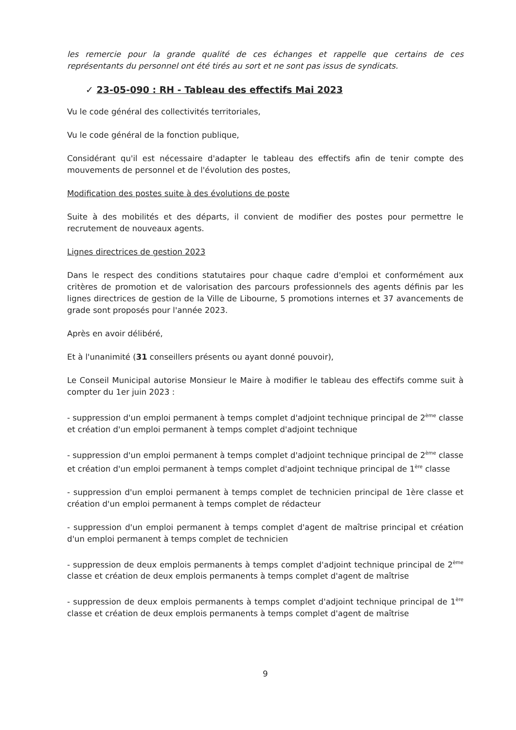les remercie pour la grande qualité de ces échanges et rappelle que certains de ces représentants du personnel ont été tirés au sort et ne sont pas issus de syndicats.
✓ 23-05-090 : RH - Tableau des effectifs Mai 2023
Vu le code général des collectivités territoriales,
Vu le code général de la fonction publique,
Considérant qu'il est nécessaire d'adapter le tableau des effectifs afin de tenir compte des mouvements de personnel et de l'évolution des postes,
Modification des postes suite à des évolutions de poste
Suite à des mobilités et des départs, il convient de modifier des postes pour permettre le recrutement de nouveaux agents.
Lignes directrices de gestion 2023
Dans le respect des conditions statutaires pour chaque cadre d'emploi et conformément aux critères de promotion et de valorisation des parcours professionnels des agents définis par les lignes directrices de gestion de la Ville de Libourne, 5 promotions internes et 37 avancements de grade sont proposés pour l'année 2023.
Après en avoir délibéré,
Et à l'unanimité (31 conseillers présents ou ayant donné pouvoir),
Le Conseil Municipal autorise Monsieur le Maire à modifier le tableau des effectifs comme suit à compter du 1er juin 2023 :
- suppression d'un emploi permanent à temps complet d'adjoint technique principal de 2<sup>ème</sup> classe et création d'un emploi permanent à temps complet d'adjoint technique
- suppression d'un emploi permanent à temps complet d'adjoint technique principal de 2<sup>ème</sup> classe et création d'un emploi permanent à temps complet d'adjoint technique principal de 1<sup>ère</sup> classe
- suppression d'un emploi permanent à temps complet de technicien principal de 1ère classe et création d'un emploi permanent à temps complet de rédacteur
- suppression d'un emploi permanent à temps complet d'agent de maîtrise principal et création d'un emploi permanent à temps complet de technicien
- suppression de deux emplois permanents à temps complet d'adjoint technique principal de 2<sup>ème</sup> classe et création de deux emplois permanents à temps complet d'agent de maîtrise
- suppression de deux emplois permanents à temps complet d'adjoint technique principal de 1<sup>ère</sup> classe et création de deux emplois permanents à temps complet d'agent de maîtrise
9